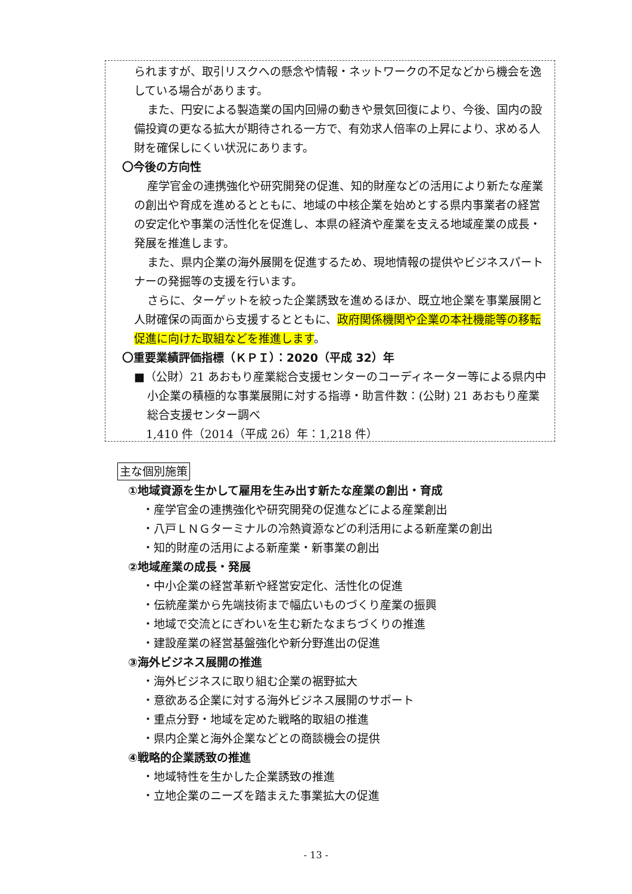られますが、取引リスクへの懸念や情報・ネットワークの不足などから機会を逸している場合があります。
また、円安による製造業の国内回帰の動きや景気回復により、今後、国内の設備投資の更なる拡大が期待される一方で、有効求人倍率の上昇により、求める人財を確保しにくい状況にあります。
〇今後の方向性
産学官金の連携強化や研究開発の促進、知的財産などの活用により新たな産業の創出や育成を進めるとともに、地域の中核企業を始めとする県内事業者の経営の安定化や事業の活性化を促進し、本県の経済や産業を支える地域産業の成長・発展を推進します。
また、県内企業の海外展開を促進するため、現地情報の提供やビジネスパートナーの発掘等の支援を行います。
さらに、ターゲットを絞った企業誘致を進めるほか、既立地企業を事業展開と人財確保の両面から支援するとともに、政府関係機関や企業の本社機能等の移転促進に向けた取組などを推進します。
〇重要業績評価指標（ＫＰＩ）：2020（平成 32）年
■（公財）21 あおもり産業総合支援センターのコーディネーター等による県内中小企業の積極的な事業展開に対する指導・助言件数：(公財) 21 あおもり産業総合支援センター調べ
1,410 件（2014（平成 26）年：1,218 件）
主な個別施策
①地域資源を生かして雇用を生み出す新たな産業の創出・育成
・産学官金の連携強化や研究開発の促進などによる産業創出
・八戸ＬＮＧターミナルの冷熱資源などの利活用による新産業の創出
・知的財産の活用による新産業・新事業の創出
②地域産業の成長・発展
・中小企業の経営革新や経営安定化、活性化の促進
・伝統産業から先端技術まで幅広いものづくり産業の振興
・地域で交流とにぎわいを生む新たなまちづくりの推進
・建設産業の経営基盤強化や新分野進出の促進
③海外ビジネス展開の推進
・海外ビジネスに取り組む企業の裾野拡大
・意欲ある企業に対する海外ビジネス展開のサポート
・重点分野・地域を定めた戦略的取組の推進
・県内企業と海外企業などとの商談機会の提供
④戦略的企業誘致の推進
・地域特性を生かした企業誘致の推進
・立地企業のニーズを踏まえた事業拡大の促進
- 13 -